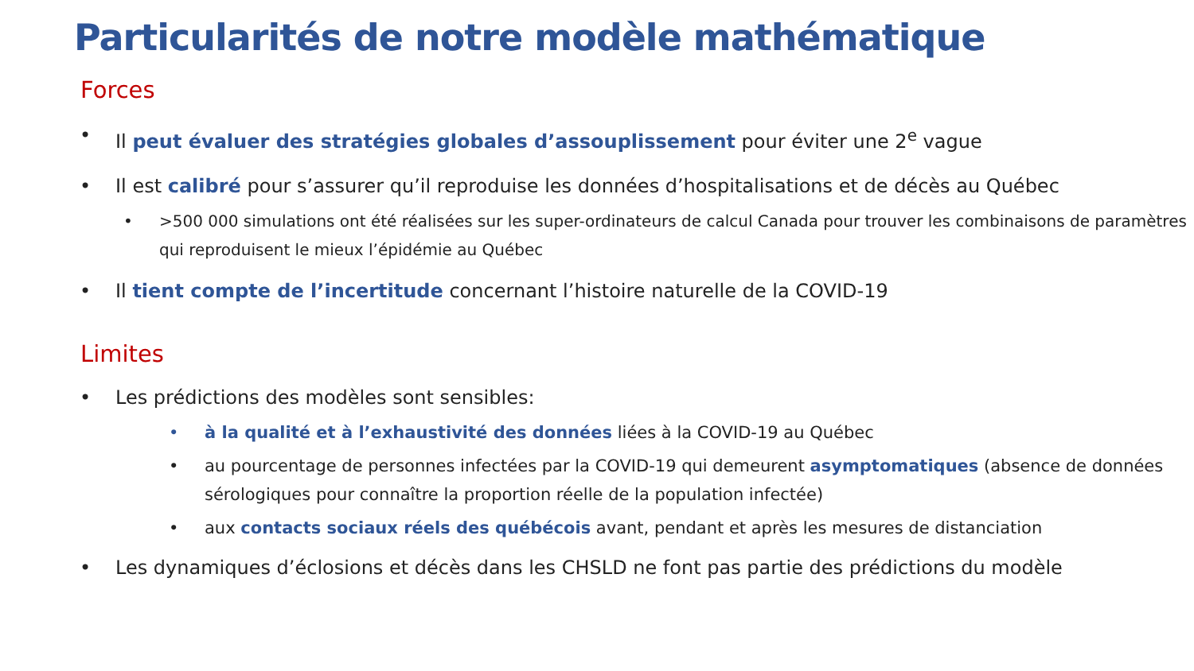Particularités de notre modèle mathématique
Forces
• Il peut évaluer des stratégies globales d’assouplissement pour éviter une 2<sup>e</sup> vague
• Il est calibré pour s’assurer qu’il reproduise les données d’hospitalisations et de décès au Québec
• >500 000 simulations ont été réalisées sur les super-ordinateurs de calcul Canada pour trouver les combinaisons de paramètres qui reproduisent le mieux l’épidémie au Québec
• Il tient compte de l’incertitude concernant l’histoire naturelle de la COVID-19
Limites
• Les prédictions des modèles sont sensibles:
• à la qualité et à l’exhaustivité des données liées à la COVID-19 au Québec
• au pourcentage de personnes infectées par la COVID-19 qui demeurent asymptomatiques (absence de données sérologiques pour connaître la proportion réelle de la population infectée)
• aux contacts sociaux réels des québécois avant, pendant et après les mesures de distanciation
• Les dynamiques d’éclosions et décès dans les CHSLD ne font pas partie des prédictions du modèle